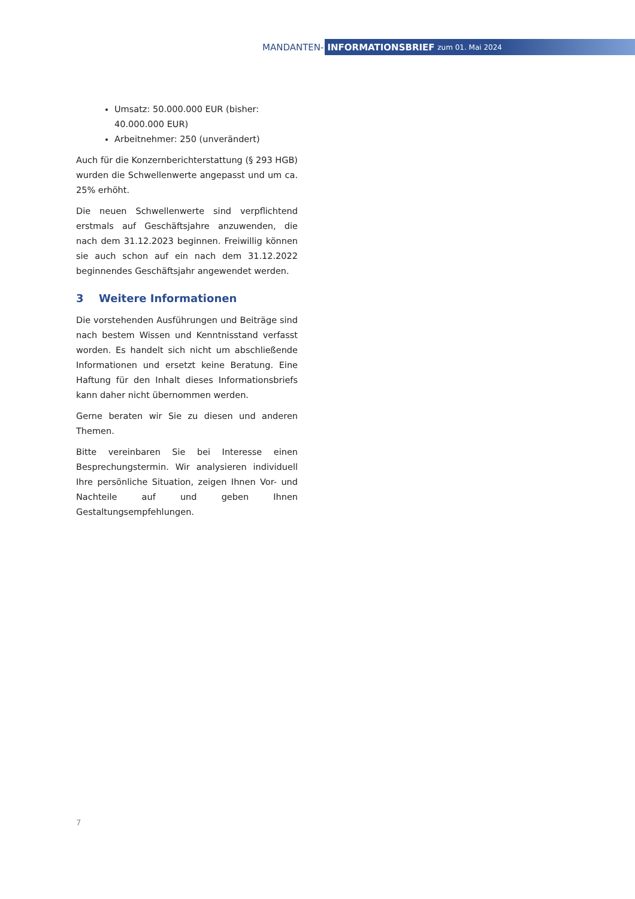MANDANTEN- INFORMATIONSBRIEF zum 01. Mai 2024
Umsatz: 50.000.000 EUR (bisher: 40.000.000 EUR)
Arbeitnehmer: 250 (unverändert)
Auch für die Konzernberichterstattung (§ 293 HGB) wurden die Schwellenwerte angepasst und um ca. 25% erhöht.
Die neuen Schwellenwerte sind verpflichtend erstmals auf Geschäftsjahre anzuwenden, die nach dem 31.12.2023 beginnen. Freiwillig können sie auch schon auf ein nach dem 31.12.2022 beginnendes Geschäftsjahr angewendet werden.
3 Weitere Informationen
Die vorstehenden Ausführungen und Beiträge sind nach bestem Wissen und Kenntnisstand verfasst worden. Es handelt sich nicht um abschließende Informationen und ersetzt keine Beratung. Eine Haftung für den Inhalt dieses Informationsbriefs kann daher nicht übernommen werden.
Gerne beraten wir Sie zu diesen und anderen Themen.
Bitte vereinbaren Sie bei Interesse einen Besprechungstermin. Wir analysieren individuell Ihre persönliche Situation, zeigen Ihnen Vor- und Nachteile auf und geben Ihnen Gestaltungsempfehlungen.
7